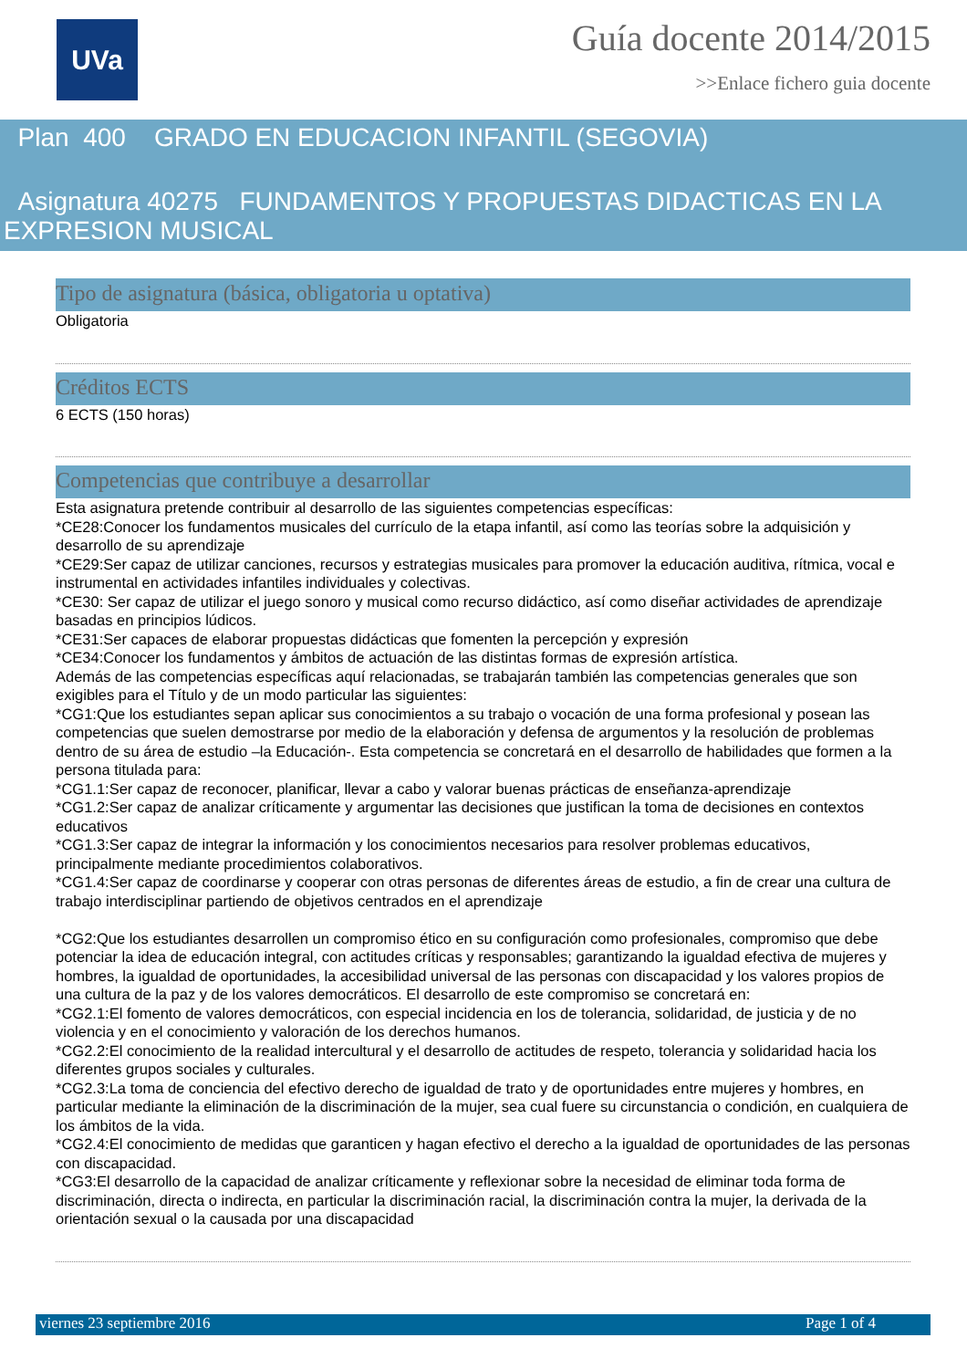UVa
Guía docente 2014/2015
>>Enlace fichero guia docente
Plan 400 GRADO EN EDUCACION INFANTIL (SEGOVIA)
Asignatura 40275 FUNDAMENTOS Y PROPUESTAS DIDACTICAS EN LA EXPRESION MUSICAL
Tipo de asignatura (básica, obligatoria u optativa)
Obligatoria
Créditos ECTS
6 ECTS (150 horas)
Competencias que contribuye a desarrollar
Esta asignatura pretende contribuir al desarrollo de las siguientes competencias específicas:
*CE28:Conocer los fundamentos musicales del currículo de la etapa infantil, así como las teorías sobre la adquisición y desarrollo de su aprendizaje
*CE29:Ser capaz de utilizar canciones, recursos y estrategias musicales para promover la educación auditiva, rítmica, vocal e instrumental en actividades infantiles individuales y colectivas.
*CE30: Ser capaz de utilizar el juego sonoro y musical como recurso didáctico, así como diseñar actividades de aprendizaje basadas en principios lúdicos.
*CE31:Ser capaces de elaborar propuestas didácticas que fomenten la percepción y expresión
*CE34:Conocer los fundamentos y ámbitos de actuación de las distintas formas de expresión artística.
Además de las competencias específicas aquí relacionadas, se trabajarán también las competencias generales que son exigibles para el Título y de un modo particular las siguientes:
*CG1:Que los estudiantes sepan aplicar sus conocimientos a su trabajo o vocación de una forma profesional y posean las competencias que suelen demostrarse por medio de la elaboración y defensa de argumentos y la resolución de problemas dentro de su área de estudio –la Educación-. Esta competencia se concretará en el desarrollo de habilidades que formen a la persona titulada para:
*CG1.1:Ser capaz de reconocer, planificar, llevar a cabo y valorar buenas prácticas de enseñanza-aprendizaje
*CG1.2:Ser capaz de analizar críticamente y argumentar las decisiones que justifican la toma de decisiones en contextos educativos
*CG1.3:Ser capaz de integrar la información y los conocimientos necesarios para resolver problemas educativos, principalmente mediante procedimientos colaborativos.
*CG1.4:Ser capaz de coordinarse y cooperar con otras personas de diferentes áreas de estudio, a fin de crear una cultura de trabajo interdisciplinar partiendo de objetivos centrados en el aprendizaje
*CG2:Que los estudiantes desarrollen un compromiso ético en su configuración como profesionales, compromiso que debe potenciar la idea de educación integral, con actitudes críticas y responsables; garantizando la igualdad efectiva de mujeres y hombres, la igualdad de oportunidades, la accesibilidad universal de las personas con discapacidad y los valores propios de una cultura de la paz y de los valores democráticos. El desarrollo de este compromiso se concretará en:
*CG2.1:El fomento de valores democráticos, con especial incidencia en los de tolerancia, solidaridad, de justicia y de no violencia y en el conocimiento y valoración de los derechos humanos.
*CG2.2:El conocimiento de la realidad intercultural y el desarrollo de actitudes de respeto, tolerancia y solidaridad hacia los diferentes grupos sociales y culturales.
*CG2.3:La toma de conciencia del efectivo derecho de igualdad de trato y de oportunidades entre mujeres y hombres, en particular mediante la eliminación de la discriminación de la mujer, sea cual fuere su circunstancia o condición, en cualquiera de los ámbitos de la vida.
*CG2.4:El conocimiento de medidas que garanticen y hagan efectivo el derecho a la igualdad de oportunidades de las personas con discapacidad.
*CG3:El desarrollo de la capacidad de analizar críticamente y reflexionar sobre la necesidad de eliminar toda forma de discriminación, directa o indirecta, en particular la discriminación racial, la discriminación contra la mujer, la derivada de la orientación sexual o la causada por una discapacidad
viernes 23 septiembre 2016 Page 1 of 4